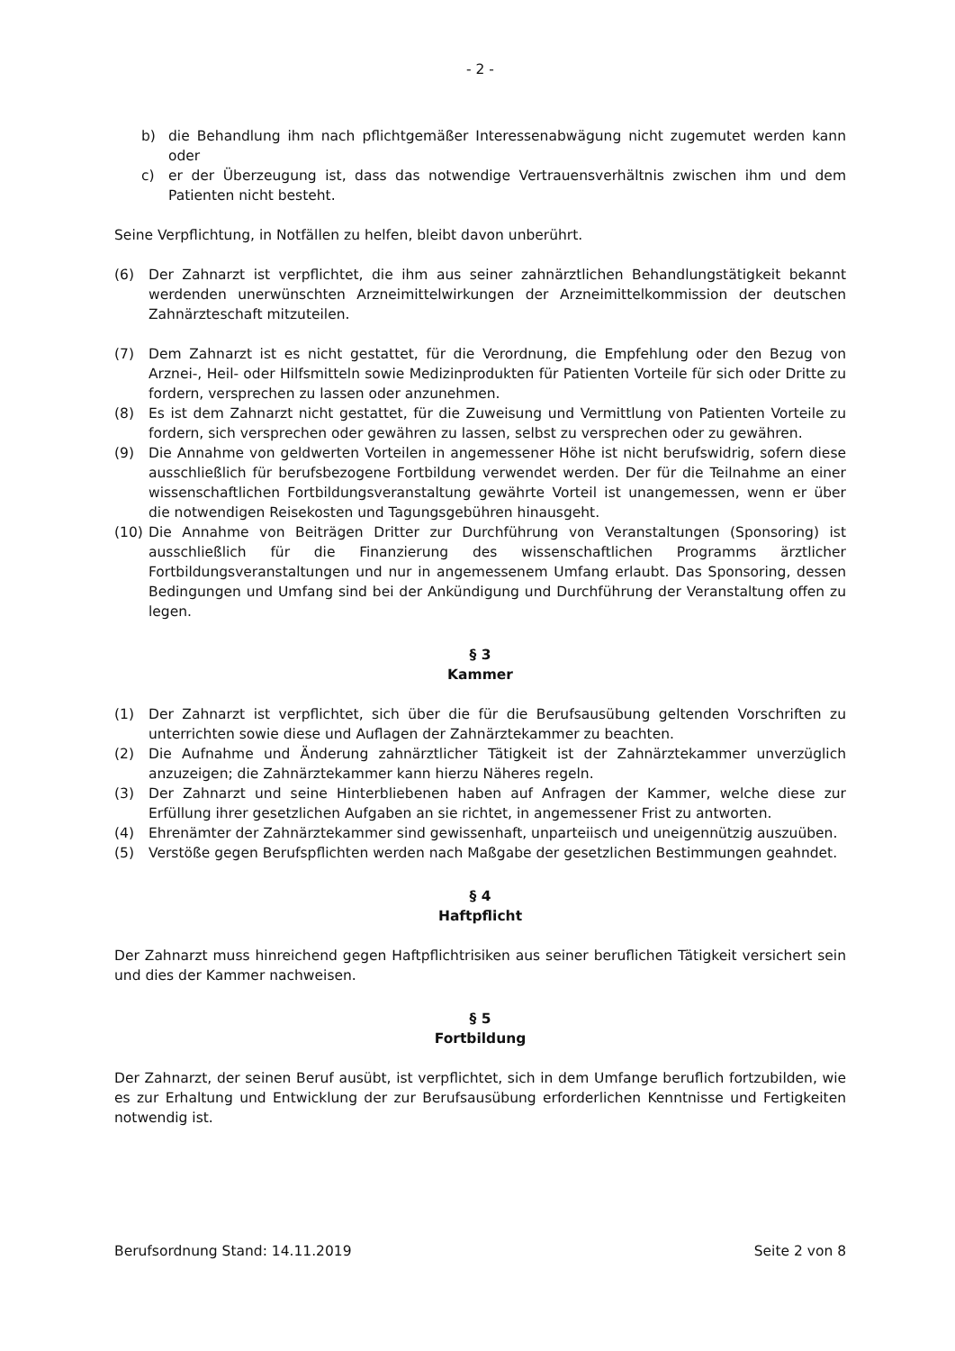- 2 -
b) die Behandlung ihm nach pflichtgemäßer Interessenabwägung nicht zugemutet werden kann oder
c) er der Überzeugung ist, dass das notwendige Vertrauensverhältnis zwischen ihm und dem Patienten nicht besteht.
Seine Verpflichtung, in Notfällen zu helfen, bleibt davon unberührt.
(6) Der Zahnarzt ist verpflichtet, die ihm aus seiner zahnärztlichen Behandlungstätigkeit bekannt werdenden unerwünschten Arzneimittelwirkungen der Arzneimittelkommission der deutschen Zahnärzteschaft mitzuteilen.
(7) Dem Zahnarzt ist es nicht gestattet, für die Verordnung, die Empfehlung oder den Bezug von Arznei-, Heil- oder Hilfsmitteln sowie Medizinprodukten für Patienten Vorteile für sich oder Dritte zu fordern, versprechen zu lassen oder anzunehmen.
(8) Es ist dem Zahnarzt nicht gestattet, für die Zuweisung und Vermittlung von Patienten Vorteile zu fordern, sich versprechen oder gewähren zu lassen, selbst zu versprechen oder zu gewähren.
(9) Die Annahme von geldwerten Vorteilen in angemessener Höhe ist nicht berufswidrig, sofern diese ausschließlich für berufsbezogene Fortbildung verwendet werden. Der für die Teilnahme an einer wissenschaftlichen Fortbildungsveranstaltung gewährte Vorteil ist unangemessen, wenn er über die notwendigen Reisekosten und Tagungsgebühren hinausgeht.
(10) Die Annahme von Beiträgen Dritter zur Durchführung von Veranstaltungen (Sponsoring) ist ausschließlich für die Finanzierung des wissenschaftlichen Programms ärztlicher Fortbildungsveranstaltungen und nur in angemessenem Umfang erlaubt. Das Sponsoring, dessen Bedingungen und Umfang sind bei der Ankündigung und Durchführung der Veranstaltung offen zu legen.
§ 3
Kammer
(1) Der Zahnarzt ist verpflichtet, sich über die für die Berufsausübung geltenden Vorschriften zu unterrichten sowie diese und Auflagen der Zahnärztekammer zu beachten.
(2) Die Aufnahme und Änderung zahnärztlicher Tätigkeit ist der Zahnärztekammer unverzüglich anzuzeigen; die Zahnärztekammer kann hierzu Näheres regeln.
(3) Der Zahnarzt und seine Hinterbliebenen haben auf Anfragen der Kammer, welche diese zur Erfüllung ihrer gesetzlichen Aufgaben an sie richtet, in angemessener Frist zu antworten.
(4) Ehrenämter der Zahnärztekammer sind gewissenhaft, unparteiisch und uneigennützig auszuüben.
(5) Verstöße gegen Berufspflichten werden nach Maßgabe der gesetzlichen Bestimmungen geahndet.
§ 4
Haftpflicht
Der Zahnarzt muss hinreichend gegen Haftpflichtrisiken aus seiner beruflichen Tätigkeit versichert sein und dies der Kammer nachweisen.
§ 5
Fortbildung
Der Zahnarzt, der seinen Beruf ausübt, ist verpflichtet, sich in dem Umfange beruflich fortzubilden, wie es zur Erhaltung und Entwicklung der zur Berufsausübung erforderlichen Kenntnisse und Fertigkeiten notwendig ist.
Berufsordnung Stand: 14.11.2019 Seite 2 von 8